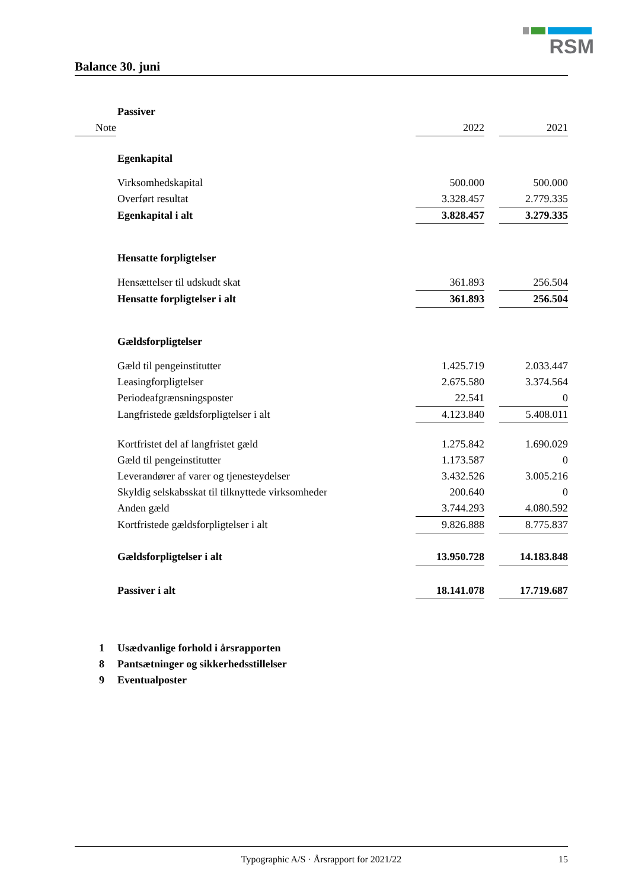RSM
Balance 30. juni
| | Passiver | | | |
| Note | | 2022 | | 2021 |
| | Egenkapital | | | |
| | Virksomhedskapital | 500.000 | | 500.000 |
| | Overført resultat | 3.328.457 | | 2.779.335 |
| | Egenkapital i alt | 3.828.457 | | 3.279.335 |
| | Hensatte forpligtelser | | | |
| | Hensættelser til udskudt skat | 361.893 | | 256.504 |
| | Hensatte forpligtelser i alt | 361.893 | | 256.504 |
| | Gældsforpligtelser | | | |
| | Gæld til pengeinstitutter | 1.425.719 | | 2.033.447 |
| | Leasingforpligtelser | 2.675.580 | | 3.374.564 |
| | Periodeafgrænsningsposter | 22.541 | | 0 |
| | Langfristede gældsforpligtelser i alt | 4.123.840 | | 5.408.011 |
| | Kortfristet del af langfristet gæld | 1.275.842 | | 1.690.029 |
| | Gæld til pengeinstitutter | 1.173.587 | | 0 |
| | Leverandører af varer og tjenesteydelser | 3.432.526 | | 3.005.216 |
| | Skyldig selskabsskat til tilknyttede virksomheder | 200.640 | | 0 |
| | Anden gæld | 3.744.293 | | 4.080.592 |
| | Kortfristede gældsforpligtelser i alt | 9.826.888 | | 8.775.837 |
| | Gældsforpligtelser i alt | 13.950.728 | | 14.183.848 |
| | Passiver i alt | 18.141.078 | | 17.719.687 |
| 1 | Usædvanlige forhold i årsrapporten | | | |
| 8 | Pantsætninger og sikkerhedsstillelser | | | |
| 9 | Eventualposter | | | |
Typographic A/S · Årsrapport for 2021/22 15